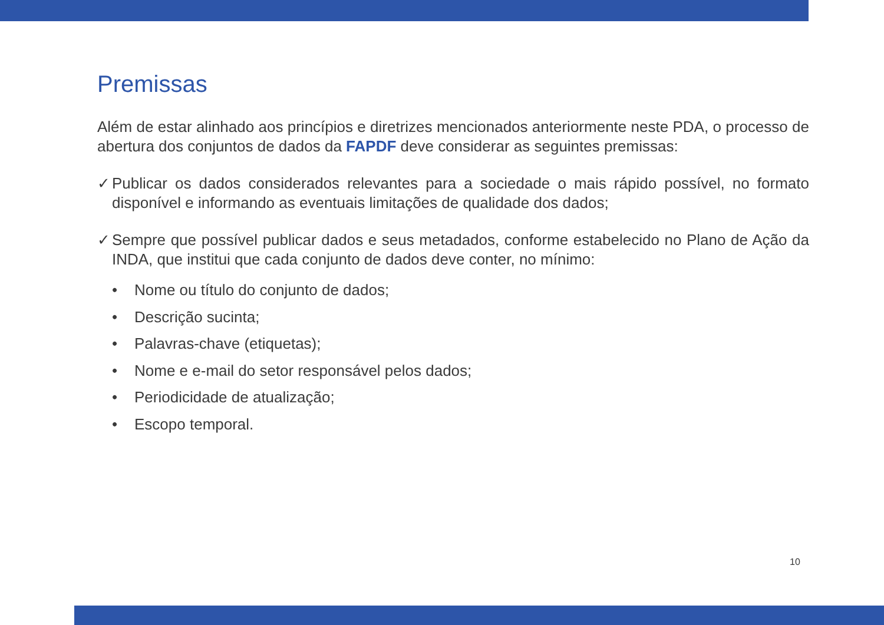Premissas
Além de estar alinhado aos princípios e diretrizes mencionados anteriormente neste PDA, o processo de abertura dos conjuntos de dados da FAPDF deve considerar as seguintes premissas:
✓ Publicar os dados considerados relevantes para a sociedade o mais rápido possível, no formato disponível e informando as eventuais limitações de qualidade dos dados;
✓ Sempre que possível publicar dados e seus metadados, conforme estabelecido no Plano de Ação da INDA, que institui que cada conjunto de dados deve conter, no mínimo:
• Nome ou título do conjunto de dados;
• Descrição sucinta;
• Palavras-chave (etiquetas);
• Nome e e-mail do setor responsável pelos dados;
• Periodicidade de atualização;
• Escopo temporal.
10